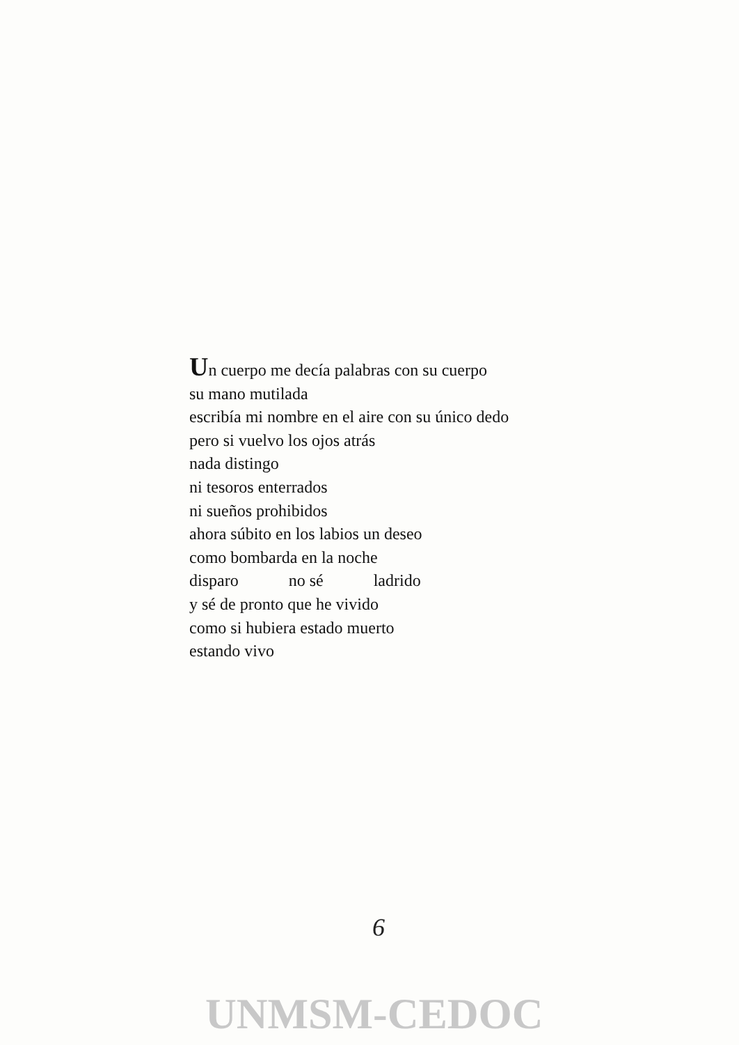Un cuerpo me decía palabras con su cuerpo
su mano mutilada
escribía mi nombre en el aire con su único dedo
pero si vuelvo los ojos atrás
nada distingo
ni tesoros enterrados
ni sueños prohibidos
ahora súbito en los labios un deseo
como bombarda en la noche
disparo no sé ladrido
y sé de pronto que he vivido
como si hubiera estado muerto
estando vivo
6
UNMSM-CEDOC